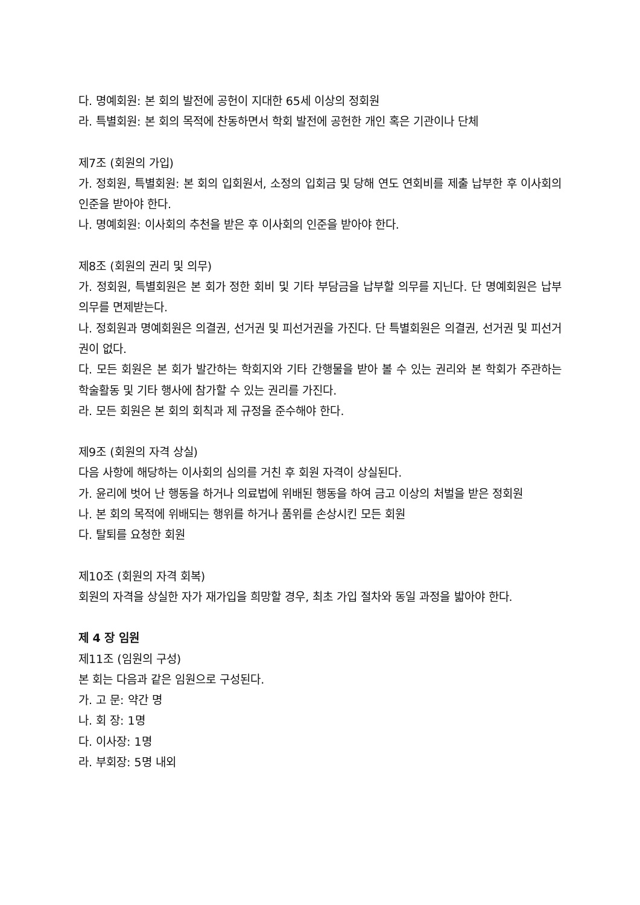다. 명예회원: 본 회의 발전에 공헌이 지대한 65세 이상의 정회원
라. 특별회원: 본 회의 목적에 찬동하면서 학회 발전에 공헌한 개인 혹은 기관이나 단체
제7조 (회원의 가입)
가. 정회원, 특별회원: 본 회의 입회원서, 소정의 입회금 및 당해 연도 연회비를 제출 납부한 후 이사회의 인준을 받아야 한다.
나. 명예회원: 이사회의 추천을 받은 후 이사회의 인준을 받아야 한다.
제8조 (회원의 권리 및 의무)
가. 정회원, 특별회원은 본 회가 정한 회비 및 기타 부담금을 납부할 의무를 지닌다. 단 명예회원은 납부 의무를 면제받는다.
나. 정회원과 명예회원은 의결권, 선거권 및 피선거권을 가진다. 단 특별회원은 의결권, 선거권 및 피선거권이 없다.
다. 모든 회원은 본 회가 발간하는 학회지와 기타 간행물을 받아 볼 수 있는 권리와 본 학회가 주관하는 학술활동 및 기타 행사에 참가할 수 있는 권리를 가진다.
라. 모든 회원은 본 회의 회칙과 제 규정을 준수해야 한다.
제9조 (회원의 자격 상실)
다음 사항에 해당하는 이사회의 심의를 거친 후 회원 자격이 상실된다.
가. 윤리에 벗어 난 행동을 하거나 의료법에 위배된 행동을 하여 금고 이상의 처벌을 받은 정회원
나. 본 회의 목적에 위배되는 행위를 하거나 품위를 손상시킨 모든 회원
다. 탈퇴를 요청한 회원
제10조 (회원의 자격 회복)
회원의 자격을 상실한 자가 재가입을 희망할 경우, 최초 가입 절차와 동일 과정을 밟아야 한다.
제 4 장 임원
제11조 (임원의 구성)
본 회는 다음과 같은 임원으로 구성된다.
가. 고 문: 약간 명
나. 회 장: 1명
다. 이사장: 1명
라. 부회장: 5명 내외